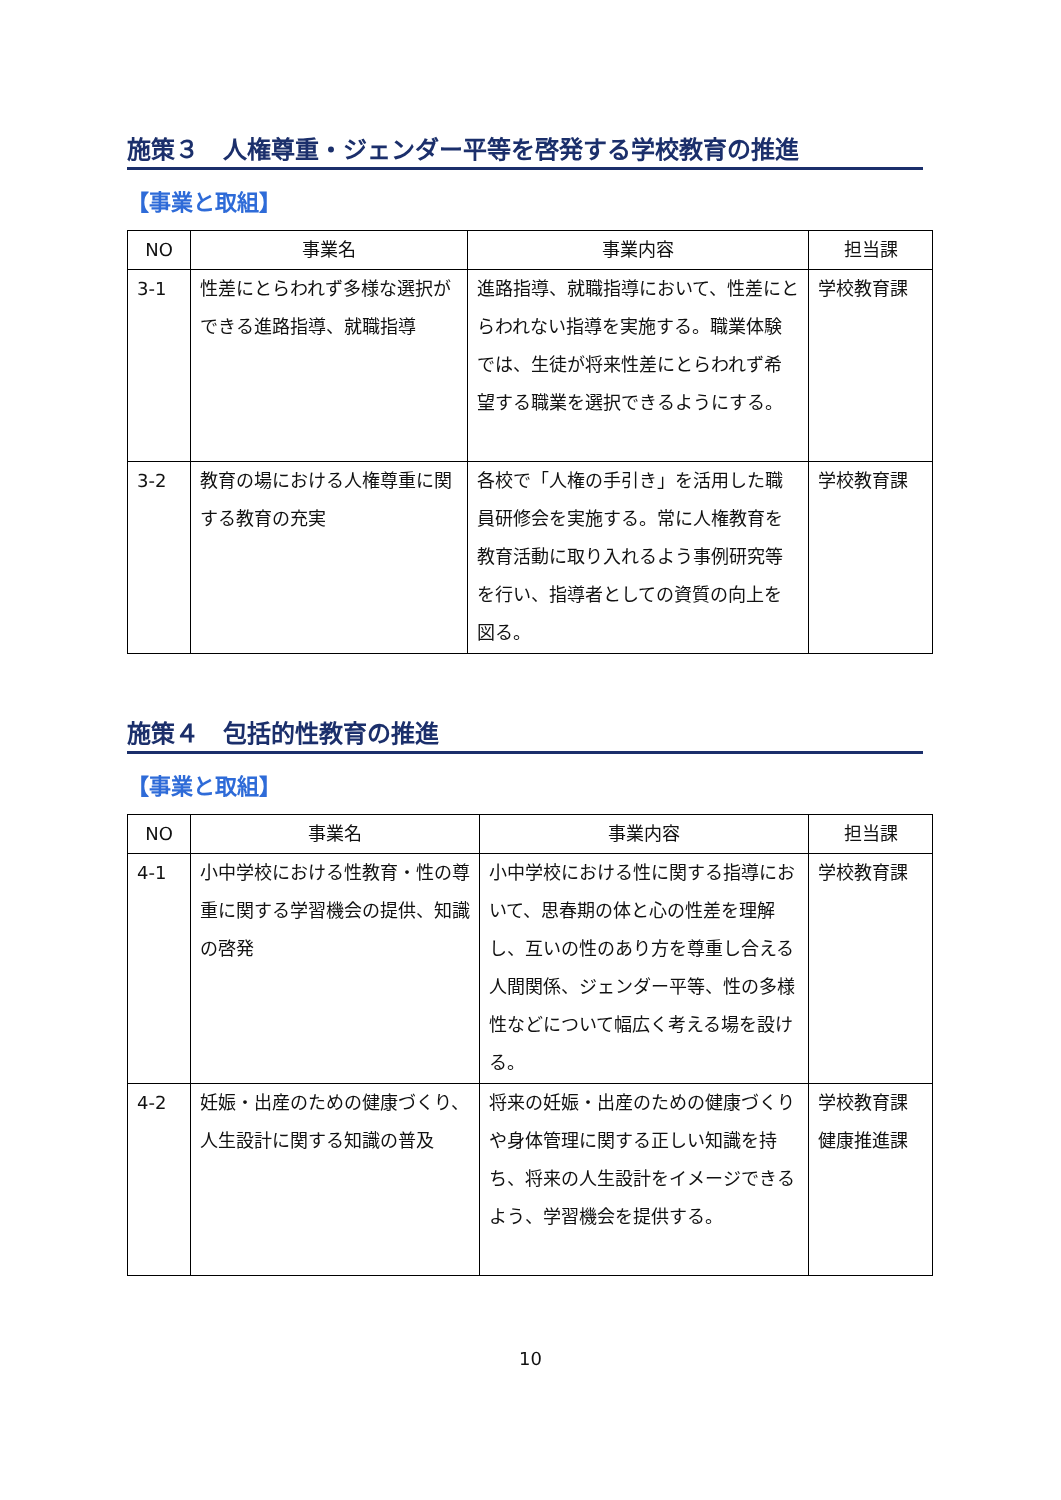施策３　人権尊重・ジェンダー平等を啓発する学校教育の推進
【事業と取組】
| NO | 事業名 | 事業内容 | 担当課 |
| --- | --- | --- | --- |
| 3-1 | 性差にとらわれず多様な選択ができる進路指導、就職指導 | 進路指導、就職指導において、性差にとらわれない指導を実施する。職業体験では、生徒が将来性差にとらわれず希望する職業を選択できるようにする。 | 学校教育課 |
| 3-2 | 教育の場における人権尊重に関する教育の充実 | 各校で「人権の手引き」を活用した職員研修会を実施する。常に人権教育を教育活動に取り入れるよう事例研究等を行い、指導者としての資質の向上を図る。 | 学校教育課 |
施策４　包括的性教育の推進
【事業と取組】
| NO | 事業名 | 事業内容 | 担当課 |
| --- | --- | --- | --- |
| 4-1 | 小中学校における性教育・性の尊重に関する学習機会の提供、知識の啓発 | 小中学校における性に関する指導において、思春期の体と心の性差を理解し、互いの性のあり方を尊重し合える人間関係、ジェンダー平等、性の多様性などについて幅広く考える場を設ける。 | 学校教育課 |
| 4-2 | 妊娠・出産のための健康づくり、人生設計に関する知識の普及 | 将来の妊娠・出産のための健康づくりや身体管理に関する正しい知識を持ち、将来の人生設計をイメージできるよう、学習機会を提供する。 | 学校教育課 健康推進課 |
10